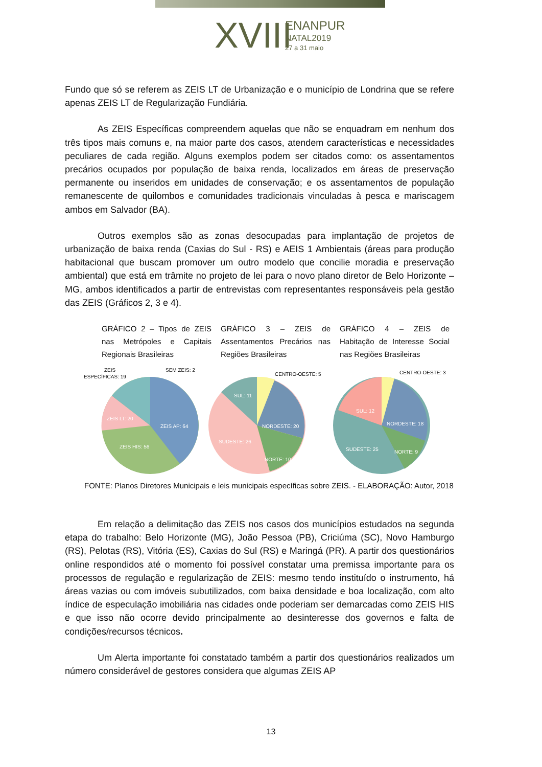XVIII
ENANPUR
NATAL2019
27 a 31 maio
Fundo que só se referem as ZEIS LT de Urbanização e o município de Londrina que se refere apenas ZEIS LT de Regularização Fundiária.
As ZEIS Específicas compreendem aquelas que não se enquadram em nenhum dos três tipos mais comuns e, na maior parte dos casos, atendem características e necessidades peculiares de cada região. Alguns exemplos podem ser citados como: os assentamentos precários ocupados por população de baixa renda, localizados em áreas de preservação permanente ou inseridos em unidades de conservação; e os assentamentos de população remanescente de quilombos e comunidades tradicionais vinculadas à pesca e mariscagem ambos em Salvador (BA).
Outros exemplos são as zonas desocupadas para implantação de projetos de urbanização de baixa renda (Caxias do Sul - RS) e AEIS 1 Ambientais (áreas para produção habitacional que buscam promover um outro modelo que concilie moradia e preservação ambiental) que está em trâmite no projeto de lei para o novo plano diretor de Belo Horizonte – MG, ambos identificados a partir de entrevistas com representantes responsáveis pela gestão das ZEIS (Gráficos 2, 3 e 4).
GRÁFICO 2 – Tipos de ZEIS nas Metrópoles e Capitais Regionais Brasileiras
GRÁFICO 3 – ZEIS de Assentamentos Precários nas Regiões Brasileiras
GRÁFICO 4 – ZEIS de Habitação de Interesse Social nas Regiões Brasileiras
ZEIS
ESPECÍFICAS: 19
SEM ZEIS: 2
ZEIS LT: 20
ZEIS AP: 64
ZEIS HIS: 56
CENTRO-OESTE: 5
SUL: 11
NORDESTE: 20
SUDESTE: 26
NORTE: 10
CENTRO-OESTE: 3
SUL: 12
NORDESTE: 18
SUDESTE: 25
NORTE: 9
FONTE: Planos Diretores Municipais e leis municipais específicas sobre ZEIS. - ELABORAÇÃO: Autor, 2018
Em relação a delimitação das ZEIS nos casos dos municípios estudados na segunda etapa do trabalho: Belo Horizonte (MG), João Pessoa (PB), Criciúma (SC), Novo Hamburgo (RS), Pelotas (RS), Vitória (ES), Caxias do Sul (RS) e Maringá (PR). A partir dos questionários online respondidos até o momento foi possível constatar uma premissa importante para os processos de regulação e regularização de ZEIS: mesmo tendo instituído o instrumento, há áreas vazias ou com imóveis subutilizados, com baixa densidade e boa localização, com alto índice de especulação imobiliária nas cidades onde poderiam ser demarcadas como ZEIS HIS e que isso não ocorre devido principalmente ao desinteresse dos governos e falta de condições/recursos técnicos.
Um Alerta importante foi constatado também a partir dos questionários realizados um número considerável de gestores considera que algumas ZEIS AP
13